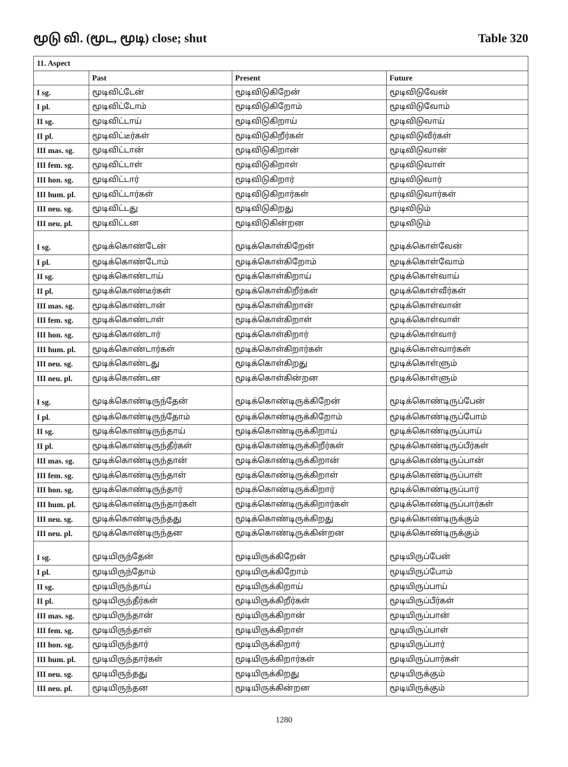மூடு வி. (மூட, மூடி) close; shut Table 320
| 11. Aspect | | | |
| --- | --- | --- | --- |
| | Past | Present | Future |
| I sg. | மூடிவிட்டேன் | மூடிவிடுகிறேன் | மூடிவிடுவேன் |
| I pl. | மூடிவிட்டோம் | மூடிவிடுகிறோம் | மூடிவிடுவோம் |
| II sg. | மூடிவிட்டாய் | மூடிவிடுகிறாய் | மூடிவிடுவாய் |
| II pl. | மூடிவிட்டீர்கள் | மூடிவிடுகிறீர்கள் | மூடிவிடுவீர்கள் |
| III mas. sg. | மூடிவிட்டான் | மூடிவிடுகிறான் | மூடிவிடுவான் |
| III fem. sg. | மூடிவிட்டாள் | மூடிவிடுகிறாள் | மூடிவிடுவாள் |
| III hon. sg. | மூடிவிட்டார் | மூடிவிடுகிறார் | மூடிவிடுவார் |
| III hum. pl. | மூடிவிட்டார்கள் | மூடிவிடுகிறார்கள் | மூடிவிடுவார்கள் |
| III neu. sg. | மூடிவிட்டது | மூடிவிடுகிறது | மூடிவிடும் |
| III neu. pl. | மூடிவிட்டன | மூடிவிடுகின்றன | மூடிவிடும் |
| I sg. | மூடிக்கொண்டேன் | மூடிக்கொள்கிறேன் | மூடிக்கொள்வேன் |
| I pl. | மூடிக்கொண்டோம் | மூடிக்கொள்கிறோம் | மூடிக்கொள்வோம் |
| II sg. | மூடிக்கொண்டாய் | மூடிக்கொள்கிறாய் | மூடிக்கொள்வாய் |
| II pl. | மூடிக்கொண்டீர்கள் | மூடிக்கொள்கிறீர்கள் | மூடிக்கொள்வீர்கள் |
| III mas. sg. | மூடிக்கொண்டான் | மூடிக்கொள்கிறான் | மூடிக்கொள்வான் |
| III fem. sg. | மூடிக்கொண்டாள் | மூடிக்கொள்கிறாள் | மூடிக்கொள்வாள் |
| III hon. sg. | மூடிக்கொண்டார் | மூடிக்கொள்கிறார் | மூடிக்கொள்வார் |
| III hum. pl. | மூடிக்கொண்டார்கள் | மூடிக்கொள்கிறார்கள் | மூடிக்கொள்வார்கள் |
| III neu. sg. | மூடிக்கொண்டது | மூடிக்கொள்கிறது | மூடிக்கொள்ளும் |
| III neu. pl. | மூடிக்கொண்டன | மூடிக்கொள்கின்றன | மூடிக்கொள்ளும் |
| I sg. | மூடிக்கொண்டிருந்தேன் | மூடிக்கொண்டிருக்கிறேன் | மூடிக்கொண்டிருப்பேன் |
| I pl. | மூடிக்கொண்டிருந்தோம் | மூடிக்கொண்டிருக்கிறோம் | மூடிக்கொண்டிருப்போம் |
| II sg. | மூடிக்கொண்டிருந்தாய் | மூடிக்கொண்டிருக்கிறாய் | மூடிக்கொண்டிருப்பாய் |
| II pl. | மூடிக்கொண்டிருந்தீர்கள் | மூடிக்கொண்டிருக்கிறீர்கள் | மூடிக்கொண்டிருப்பீர்கள் |
| III mas. sg. | மூடிக்கொண்டிருந்தான் | மூடிக்கொண்டிருக்கிறான் | மூடிக்கொண்டிருப்பான் |
| III fem. sg. | மூடிக்கொண்டிருந்தாள் | மூடிக்கொண்டிருக்கிறாள் | மூடிக்கொண்டிருப்பாள் |
| III hon. sg. | மூடிக்கொண்டிருந்தார் | மூடிக்கொண்டிருக்கிறார் | மூடிக்கொண்டிருப்பார் |
| III hum. pl. | மூடிக்கொண்டிருந்தார்கள் | மூடிக்கொண்டிருக்கிறார்கள் | மூடிக்கொண்டிருப்பார்கள் |
| III neu. sg. | மூடிக்கொண்டிருந்தது | மூடிக்கொண்டிருக்கிறது | மூடிக்கொண்டிருக்கும் |
| III neu. pl. | மூடிக்கொண்டிருந்தன | மூடிக்கொண்டிருக்கின்றன | மூடிக்கொண்டிருக்கும் |
| I sg. | மூடியிருந்தேன் | மூடியிருக்கிறேன் | மூடியிருப்பேன் |
| I pl. | மூடியிருந்தோம் | மூடியிருக்கிறோம் | மூடியிருப்போம் |
| II sg. | மூடியிருந்தாய் | மூடியிருக்கிறாய் | மூடியிருப்பாய் |
| II pl. | மூடியிருந்தீர்கள் | மூடியிருக்கிறீர்கள் | மூடியிருப்பீர்கள் |
| III mas. sg. | மூடியிருந்தான் | மூடியிருக்கிறான் | மூடியிருப்பான் |
| III fem. sg. | மூடியிருந்தாள் | மூடியிருக்கிறாள் | மூடியிருப்பாள் |
| III hon. sg. | மூடியிருந்தார் | மூடியிருக்கிறார் | மூடியிருப்பார் |
| III hum. pl. | மூடியிருந்தார்கள் | மூடியிருக்கிறார்கள் | மூடியிருப்பார்கள் |
| III neu. sg. | மூடியிருந்தது | மூடியிருக்கிறது | மூடியிருக்கும் |
| III neu. pl. | மூடியிருந்தன | மூடியிருக்கின்றன | மூடியிருக்கும் |
1280